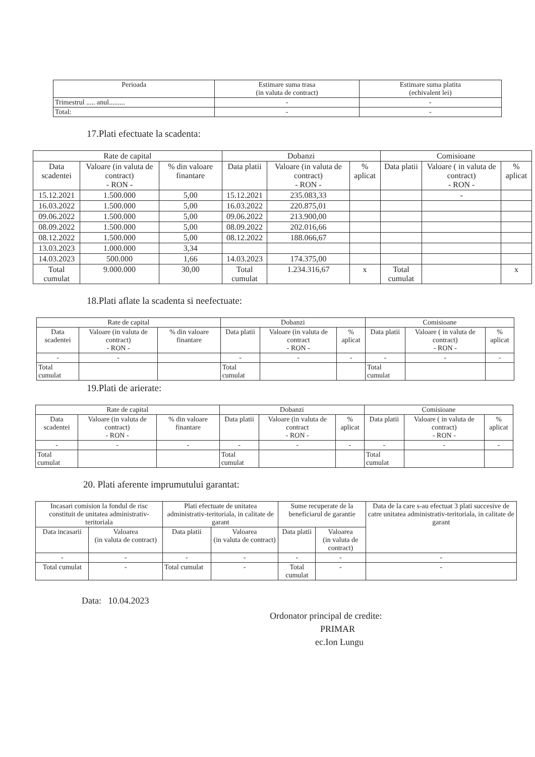| Perioada | Estimare suma trasa (in valuta de contract) | Estimare suma platita (echivalent lei) |
| --- | --- | --- |
| Trimestrul ..... anul......... | - | - |
| Total: | - | - |
17.Plati efectuate la scadenta:
| Rate de capital | | | Dobanzi | | | Comisioane | | |
| --- | --- | --- | --- | --- | --- | --- | --- | --- |
| Data scadentei | Valoare (in valuta de contract) - RON - | % din valoare finantare | Data platii | Valoare (in valuta de contract) - RON - | % aplicat | Data platii | Valoare ( in valuta de contract) - RON - | % aplicat |
| 15.12.2021 | 1.500.000 | 5,00 | 15.12.2021 | 235.083,33 | | | - | |
| 16.03.2022 | 1.500.000 | 5,00 | 16.03.2022 | 220.875,01 | | | | |
| 09.06.2022 | 1.500.000 | 5,00 | 09.06.2022 | 213.900,00 | | | | |
| 08.09.2022 | 1.500.000 | 5,00 | 08.09.2022 | 202.016,66 | | | | |
| 08.12.2022 | 1.500.000 | 5,00 | 08.12.2022 | 188.066,67 | | | | |
| 13.03.2023 | 1.000.000 | 3,34 | | | | | | |
| 14.03.2023 | 500.000 | 1,66 | 14.03.2023 | 174.375,00 | | | | |
| Total cumulat | 9.000.000 | 30,00 | Total cumulat | 1.234.316,67 | x | Total cumulat | | x |
18.Plati aflate la scadenta si neefectuate:
| Rate de capital | | | Dobanzi | | | Comisioane | | |
| --- | --- | --- | --- | --- | --- | --- | --- | --- |
| Data scadentei | Valoare (in valuta de contract) - RON - | % din valoare finantare | Data platii | Valoare (in valuta de contract - RON - | % aplicat | Data platii | Valoare ( in valuta de contract) - RON - | % aplicat |
| - | - | | - | - | - | - | - | - |
| Total cumulat | | | Total cumulat | | | Total cumulat | | |
19.Plati de arierate:
| Rate de capital | | | Dobanzi | | | Comisioane | | |
| --- | --- | --- | --- | --- | --- | --- | --- | --- |
| Data scadentei | Valoare (in valuta de contract) - RON - | % din valoare finantare | Data platii | Valoare (in valuta de contract - RON - | % aplicat | Data platii | Valoare ( in valuta de contract) - RON - | % aplicat |
| - | - | - | - | - | - | - | - | - |
| Total cumulat | | | Total cumulat | | | Total cumulat | | |
20. Plati aferente imprumutului garantat:
| Incasari comision la fondul de risc constituit de unitatea administrativ-teritoriala | | Plati efectuate de unitatea administrativ-teritoriala, in calitate de garant | | Sume recuperate de la beneficiarul de garantie | | Data de la care s-au efectuat 3 plati succesive de catre unitatea administrativ-teritoriala, in calitate de garant |
| --- | --- | --- | --- | --- | --- | --- |
| Data incasarii | Valoarea (in valuta de contract) | Data platii | Valoarea (in valuta de contract) | Data platii | Valoarea (in valuta de contract) | |
| - | - | - | - | - | - | - |
| Total cumulat | - | Total cumulat | - | Total cumulat | - | - |
Data: 10.04.2023
Ordonator principal de credite:
PRIMAR
ec.Ion Lungu